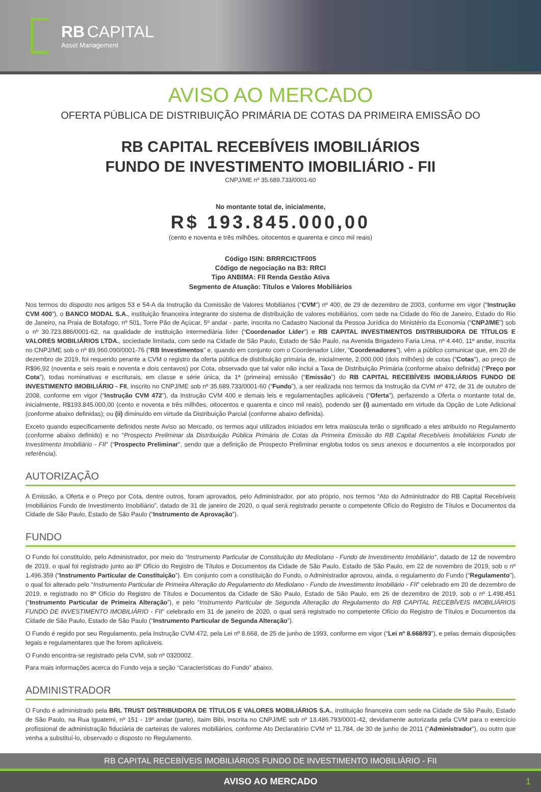RB CAPITAL
Asset Management
AVISO AO MERCADO
OFERTA PÚBLICA DE DISTRIBUIÇÃO PRIMÁRIA DE COTAS DA PRIMEIRA EMISSÃO DO
RB CAPITAL RECEBÍVEIS IMOBILIÁRIOS
FUNDO DE INVESTIMENTO IMOBILIÁRIO - FII
CNPJ/ME nº 35.689.733/0001-60
No montante total de, inicialmente,
R$ 193.845.000,00
(cento e noventa e três milhões, oitocentos e quarenta e cinco mil reais)
Código ISIN: BRRRCICTF005
Código de negociação na B3: RRCI
Tipo ANBIMA: FII Renda Gestão Ativa
Segmento de Atuação: Títulos e Valores Mobiliários
Nos termos do disposto nos artigos 53 e 54-A da Instrução da Comissão de Valores Mobiliários (“CVM”) nº 400, de 29 de dezembro de 2003, conforme em vigor (“Instrução CVM 400”), o BANCO MODAL S.A., instituição financeira integrante do sistema de distribuição de valores mobiliários, com sede na Cidade do Rio de Janeiro, Estado do Rio de Janeiro, na Praia de Botafogo, nº 501, Torre Pão de Açúcar, 5º andar - parte, inscrita no Cadastro Nacional da Pessoa Jurídica do Ministério da Economia (“CNPJ/ME”) sob o nº 30.723.886/0001-62, na qualidade de instituição intermediária líder (“Coordenador Líder”) e RB CAPITAL INVESTIMENTOS DISTRIBUIDORA DE TÍTULOS E VALORES MOBILIÁRIOS LTDA., sociedade limitada, com sede na Cidade de São Paulo, Estado de São Paulo, na Avenida Brigadeiro Faria Lima, nº 4.440, 11º andar, inscrita no CNPJ/ME sob o nº 89.960.090/0001-76 (“RB Investimentos” e, quando em conjunto com o Coordenador Líder, “Coordenadores”), vêm a público comunicar que, em 20 de dezembro de 2019, foi requerido perante a CVM o registro da oferta pública de distribuição primária de, inicialmente, 2.000.000 (dois milhões) de cotas (“Cotas”), ao preço de R$96,92 (noventa e seis reais e noventa e dois centavos) por Cota, observado que tal valor não inclui a Taxa de Distribuição Primária (conforme abaixo definida) (“Preço por Cota”), todas nominativas e escriturais, em classe e série única, da 1ª (primeira) emissão (“Emissão”) do RB CAPITAL RECEBÍVEIS IMOBILIÁRIOS FUNDO DE INVESTIMENTO IMOBILIÁRIO - FII, inscrito no CNPJ/ME sob nº 35.689.733/0001-60 (“Fundo”), a ser realizada nos termos da Instrução da CVM nº 472, de 31 de outubro de 2008, conforme em vigor (“Instrução CVM 472”), da Instrução CVM 400 e demais leis e regulamentações aplicáveis (“Oferta”), perfazendo a Oferta o montante total de, inicialmente, R$193.845.000,00 (cento e noventa e três milhões, oitocentos e quarenta e cinco mil reais), podendo ser (i) aumentado em virtude da Opção de Lote Adicional (conforme abaixo definidas); ou (ii) diminuído em virtude da Distribuição Parcial (conforme abaixo definida).
Exceto quando especificamente definidos neste Aviso ao Mercado, os termos aqui utilizados iniciados em letra maiúscula terão o significado a eles atribuído no Regulamento (conforme abaixo definido) e no “Prospecto Preliminar da Distribuição Pública Primária de Cotas da Primeira Emissão do RB Capital Recebíveis Imobiliários Fundo de Investimento Imobiliário - FII” (“Prospecto Preliminar”, sendo que a definição de Prospecto Preliminar engloba todos os seus anexos e documentos a ele incorporados por referência).
AUTORIZAÇÃO
A Emissão, a Oferta e o Preço por Cota, dentre outros, foram aprovados, pelo Administrador, por ato próprio, nos termos “Ato do Administrador do RB Capital Recebíveis Imobiliários Fundo de Investimento Imobiliário”, datado de 31 de janeiro de 2020, o qual será registrado perante o competente Ofício do Registro de Títulos e Documentos da Cidade de São Paulo, Estado de São Paulo (“Instrumento de Aprovação”).
FUNDO
O Fundo foi constituído, pelo Administrador, por meio do “Instrumento Particular de Constituição do Mediolano - Fundo de Investimento Imobiliário”, datado de 12 de novembro de 2019, o qual foi registrado junto ao 8º Ofício do Registro de Títulos e Documentos da Cidade de São Paulo, Estado de São Paulo, em 22 de novembro de 2019, sob o nº 1.496.359 (“Instrumento Particular de Constituição”). Em conjunto com a constituição do Fundo, o Administrador aprovou, ainda, o regulamento do Fundo (“Regulamento”), o qual foi alterado pelo “Instrumento Particular de Primeira Alteração do Regulamento do Mediolano - Fundo de Investimento Imobiliário - FII” celebrado em 20 de dezembro de 2019, e registrado no 8º Ofício do Registro de Títulos e Documentos da Cidade de São Paulo, Estado de São Paulo, em 26 de dezembro de 2019, sob o nº 1.498.451 (“Instrumento Particular de Primeira Alteração”), e pelo “Instrumento Particular de Segunda Alteração do Regulamento do RB CAPITAL RECEBÍVEIS IMOBILIÁRIOS FUNDO DE INVESTIMENTO IMOBILIÁRIO - FII” celebrado em 31 de janeiro de 2020, o qual será registrado no competente Ofício do Registro de Títulos e Documentos da Cidade de São Paulo, Estado de São Paulo (“Instrumento Particular de Segunda Alteração”).
O Fundo é regido por seu Regulamento, pela Instrução CVM 472, pela Lei nº 8.668, de 25 de junho de 1993, conforme em vigor (“Lei nº 8.668/93”), e pelas demais disposições legais e regulamentares que lhe forem aplicáveis.
O Fundo encontra-se registrado pela CVM, sob nº 0320002.
Para mais informações acerca do Fundo veja a seção “Características do Fundo” abaixo.
ADMINISTRADOR
O Fundo é administrado pela BRL TRUST DISTRIBUIDORA DE TÍTULOS E VALORES MOBILIÁRIOS S.A., instituição financeira com sede na Cidade de São Paulo, Estado de São Paulo, na Rua Iguatemi, nº 151 - 19º andar (parte), Itaim Bibi, inscrita no CNPJ/ME sob nº 13.486.793/0001-42, devidamente autorizada pela CVM para o exercício profissional de administração fiduciária de carteiras de valores mobiliários, conforme Ato Declaratório CVM nº 11.784, de 30 de junho de 2011 (“Administrador”), ou outro que venha a substituí-lo, observado o disposto no Regulamento.
RB CAPITAL RECEBÍVEIS IMOBILIÁRIOS FUNDO DE INVESTIMENTO IMOBILIÁRIO - FII
AVISO AO MERCADO 1